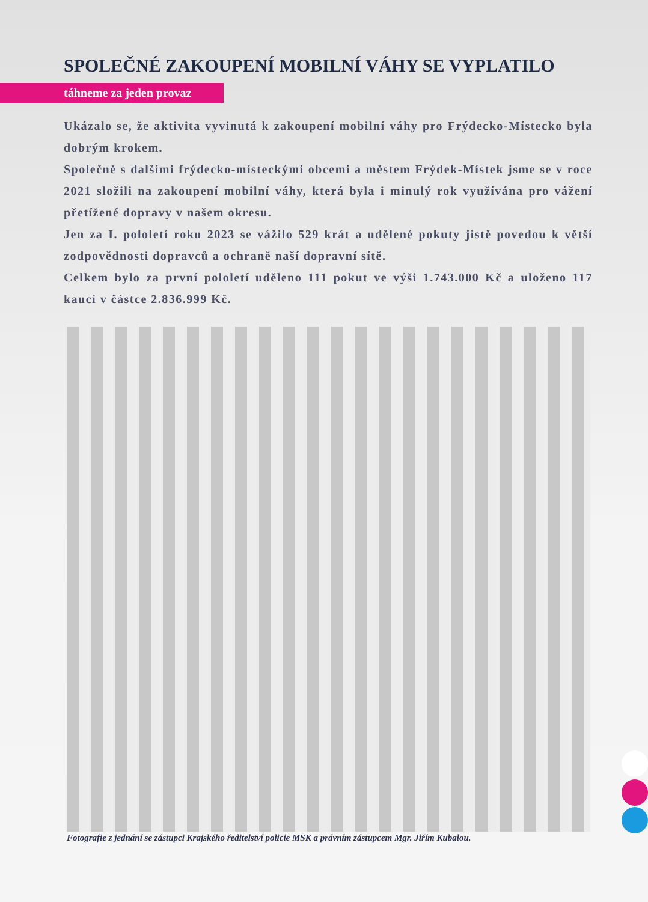SPOLEČNÉ ZAKOUPENÍ MOBILNÍ VÁHY SE VYPLATILO
táhneme za jeden provaz
Ukázalo se, že aktivita vyvinutá k zakoupení mobilní váhy pro Frýdecko-Místecko byla dobrým krokem.
Společně s dalšími frýdecko-místeckými obcemi a městem Frýdek-Místek jsme se v roce 2021 složili na zakoupení mobilní váhy, která byla i minulý rok využívána pro vážení přetížené dopravy v našem okresu.
Jen za I. pololetí roku 2023 se vážilo 529 krát a udělené pokuty jistě povedou k větší zodpovědnosti dopravců a ochraně naší dopravní sítě.
Celkem bylo za první pololetí uděleno 111 pokut ve výši 1.743.000 Kč a uloženo 117 kaucí v částce 2.836.999 Kč.
Fotografie z jednání se zástupci Krajského ředitelství policie MSK a právním zástupcem Mgr. Jiřím Kubalou.